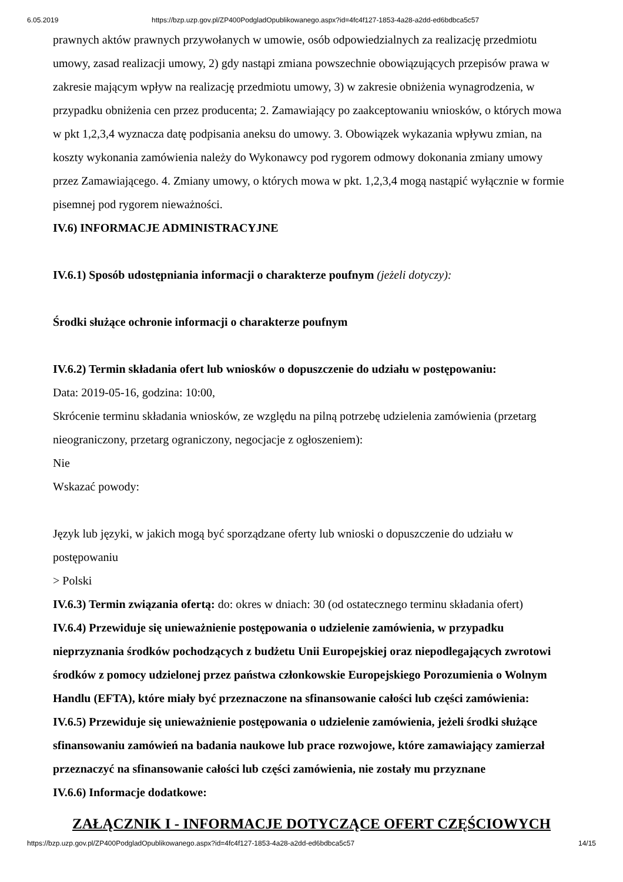6.05.2019 https://bzp.uzp.gov.pl/ZP400PodgladOpublikowanego.aspx?id=4fc4f127-1853-4a28-a2dd-ed6bdbca5c57
prawnych aktów prawnych przywołanych w umowie, osób odpowiedzialnych za realizację przedmiotu umowy, zasad realizacji umowy, 2) gdy nastąpi zmiana powszechnie obowiązujących przepisów prawa w zakresie mającym wpływ na realizację przedmiotu umowy, 3) w zakresie obniżenia wynagrodzenia, w przypadku obniżenia cen przez producenta; 2. Zamawiający po zaakceptowaniu wniosków, o których mowa w pkt 1,2,3,4 wyznacza datę podpisania aneksu do umowy. 3. Obowiązek wykazania wpływu zmian, na koszty wykonania zamówienia należy do Wykonawcy pod rygorem odmowy dokonania zmiany umowy przez Zamawiającego. 4. Zmiany umowy, o których mowa w pkt. 1,2,3,4 mogą nastąpić wyłącznie w formie pisemnej pod rygorem nieważności.
IV.6) INFORMACJE ADMINISTRACYJNE
IV.6.1) Sposób udostępniania informacji o charakterze poufnym (jeżeli dotyczy):
Środki służące ochronie informacji o charakterze poufnym
IV.6.2) Termin składania ofert lub wniosków o dopuszczenie do udziału w postępowaniu:
Data: 2019-05-16, godzina: 10:00,
Skrócenie terminu składania wniosków, ze względu na pilną potrzebę udzielenia zamówienia (przetarg nieograniczony, przetarg ograniczony, negocjacje z ogłoszeniem):
Nie
Wskazać powody:
Język lub języki, w jakich mogą być sporządzane oferty lub wnioski o dopuszczenie do udziału w postępowaniu
> Polski
IV.6.3) Termin związania ofertą: do: okres w dniach: 30 (od ostatecznego terminu składania ofert)
IV.6.4) Przewiduje się unieważnienie postępowania o udzielenie zamówienia, w przypadku nieprzyznania środków pochodzących z budżetu Unii Europejskiej oraz niepodlegających zwrotowi środków z pomocy udzielonej przez państwa członkowskie Europejskiego Porozumienia o Wolnym Handlu (EFTA), które miały być przeznaczone na sfinansowanie całości lub części zamówienia:
IV.6.5) Przewiduje się unieważnienie postępowania o udzielenie zamówienia, jeżeli środki służące sfinansowaniu zamówień na badania naukowe lub prace rozwojowe, które zamawiający zamierzał przeznaczyć na sfinansowanie całości lub części zamówienia, nie zostały mu przyznane
IV.6.6) Informacje dodatkowe:
ZAŁĄCZNIK I - INFORMACJE DOTYCZĄCE OFERT CZĘŚCIOWYCH
https://bzp.uzp.gov.pl/ZP400PodgladOpublikowanego.aspx?id=4fc4f127-1853-4a28-a2dd-ed6bdbca5c57 14/15